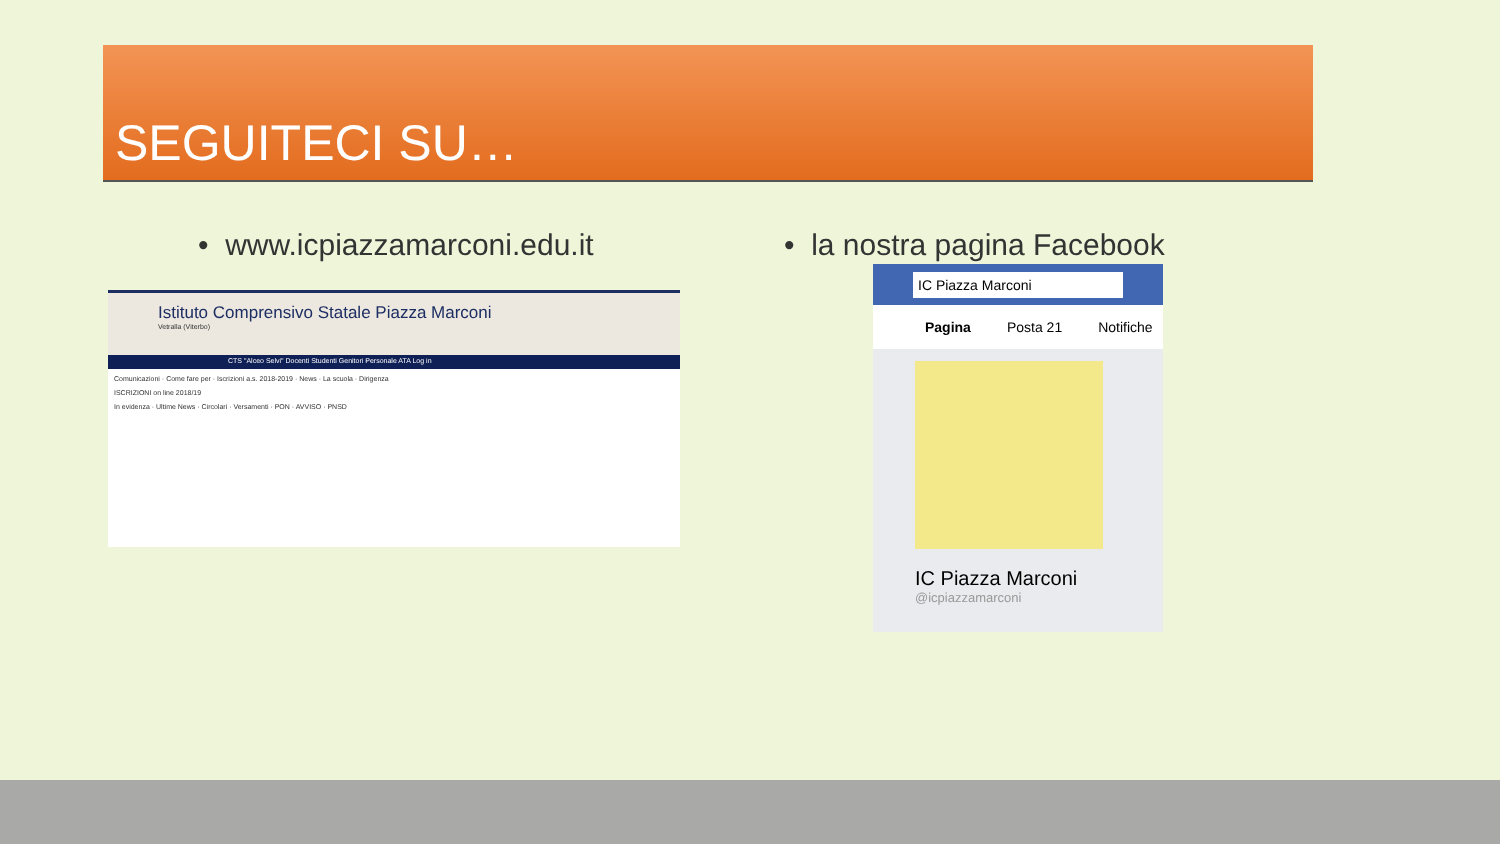SEGUITECI SU…
• www.icpiazzamarconi.edu.it • la nostra pagina Facebook
Istituto Comprensivo Statale Piazza Marconi
Vetralla (Viterbo)
CTS "Alceo Selvi" Docenti Studenti Genitori Personale ATA Log in
Comunicazioni · Come fare per · Iscrizioni a.s. 2018-2019 · News · La scuola · Dirigenza
ISCRIZIONI on line 2018/19
In evidenza · Ultime News · Circolari · Versamenti · PON · AVVISO · PNSD
IC Piazza Marconi
Pagina Posta 21 Notifiche
IC Piazza Marconi
@icpiazzamarconi